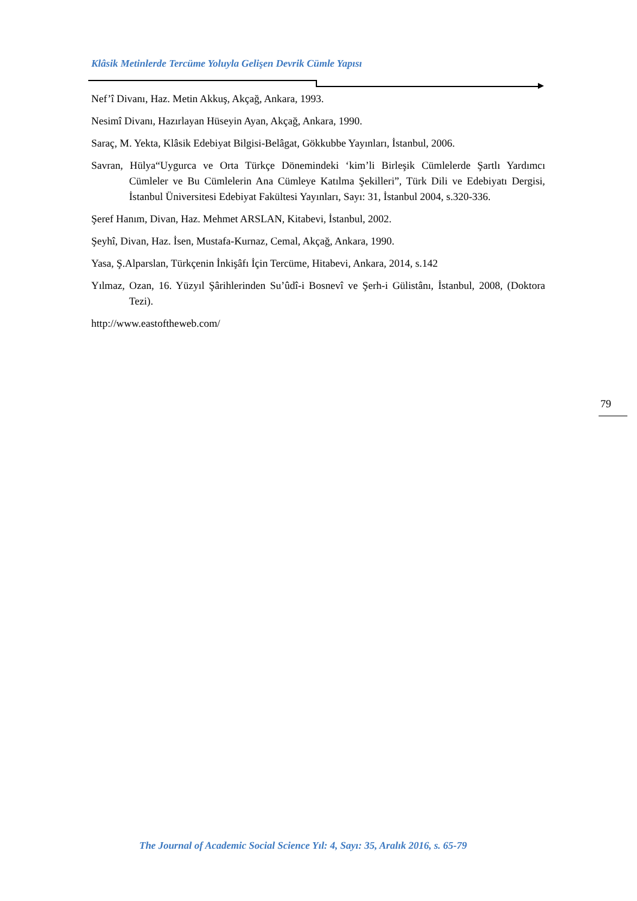Klâsik Metinlerde Tercüme Yoluyla Gelişen Devrik Cümle Yapısı
Nef’î Divanı, Haz. Metin Akkuş, Akçağ, Ankara, 1993.
Nesimî Divanı, Hazırlayan Hüseyin Ayan, Akçağ, Ankara, 1990.
Saraç, M. Yekta, Klâsik Edebiyat Bilgisi-Belâgat, Gökkubbe Yayınları, İstanbul, 2006.
Savran, Hülya“Uygurca ve Orta Türkçe Dönemindeki ‘kim’li Birleşik Cümlelerde Şartlı Yardımcı Cümleler ve Bu Cümlelerin Ana Cümleye Katılma Şekilleri”, Türk Dili ve Edebiyatı Dergisi, İstanbul Üniversitesi Edebiyat Fakültesi Yayınları, Sayı: 31, İstanbul 2004, s.320-336.
Şeref Hanım, Divan, Haz. Mehmet ARSLAN, Kitabevi, İstanbul, 2002.
Şeyhî, Divan, Haz. İsen, Mustafa-Kurnaz, Cemal, Akçağ, Ankara, 1990.
Yasa, Ş.Alparslan, Türkçenin İnkişâfı İçin Tercüme, Hitabevi, Ankara, 2014, s.142
Yılmaz, Ozan, 16. Yüzyıl Şârihlerinden Su’ûdî-i Bosnevî ve Şerh-i Gülistânı, İstanbul, 2008, (Doktora Tezi).
http://www.eastoftheweb.com/
79
The Journal of Academic Social Science Yıl: 4, Sayı: 35, Aralık 2016, s. 65-79